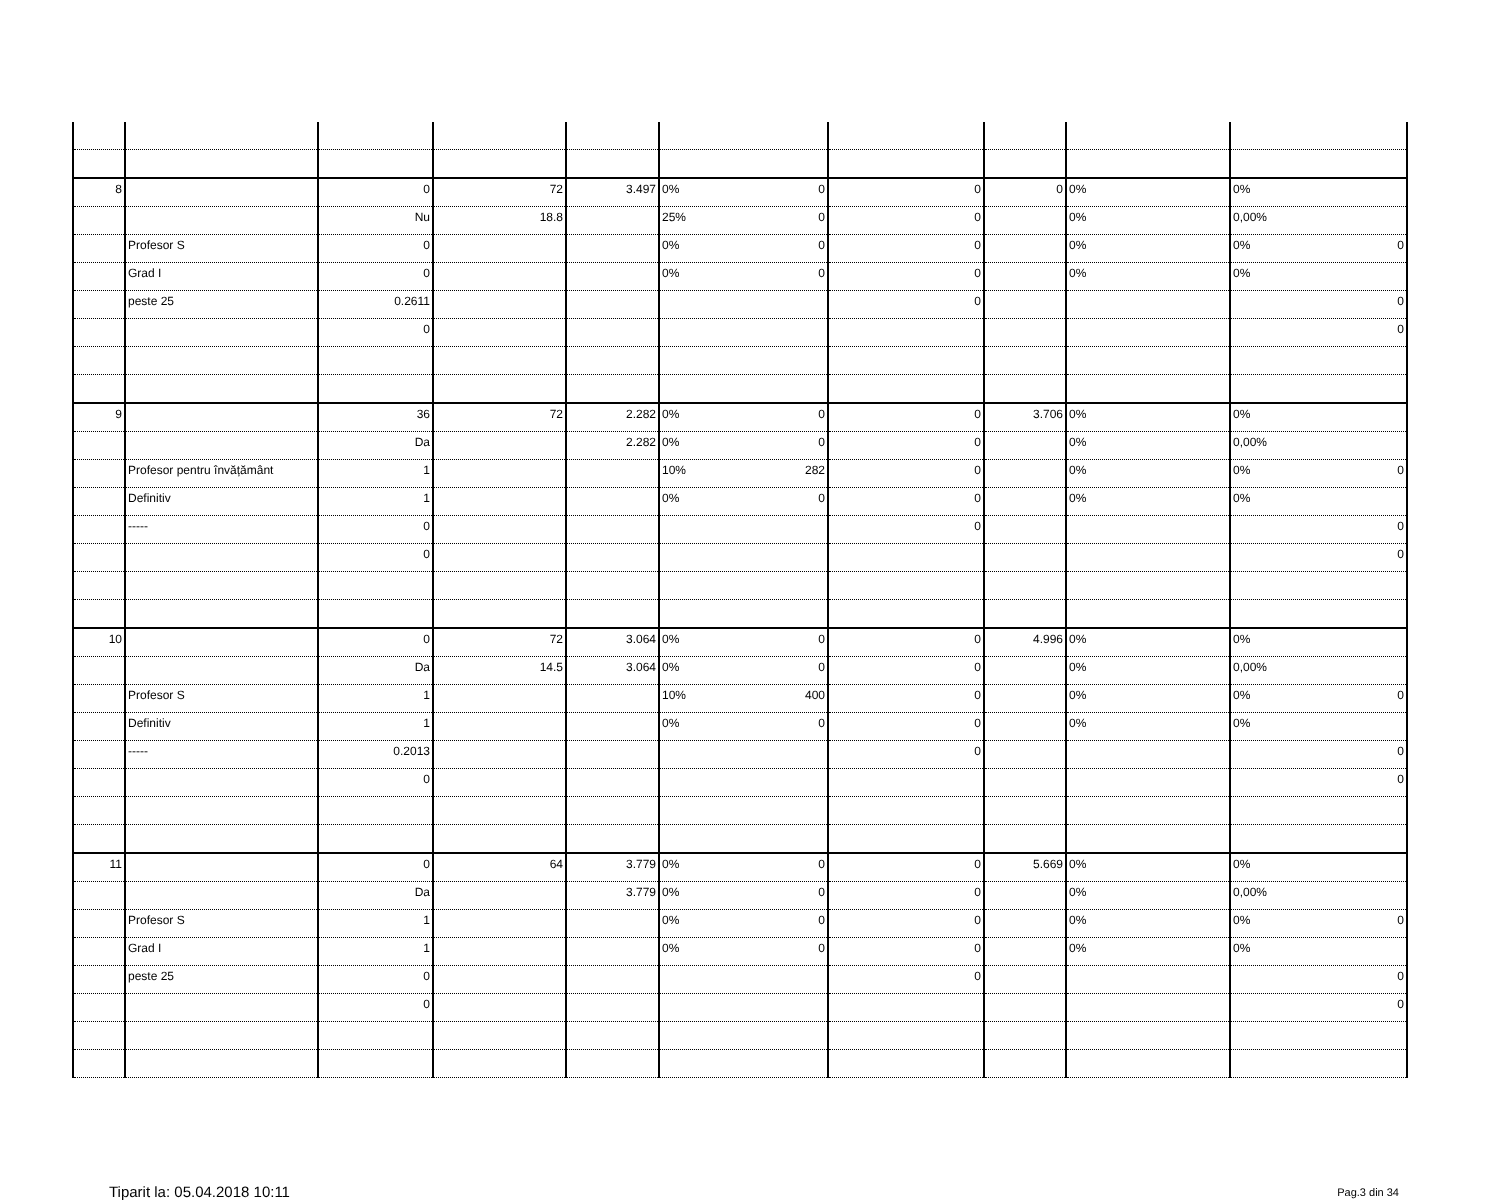| 8 | | 0 | 72 | 3.497 | 0% 0 | 0 | 0 | 0% | 0% |
| | | Nu | 18.8 | | 25% 0 | 0 | | 0% | 0,00% |
| | Profesor S | 0 | | | 0% 0 | 0 | | 0% | 0% 0 |
| | Grad I | 0 | | | 0% 0 | 0 | | 0% | 0% |
| | peste 25 | 0.2611 | | | | 0 | | | 0 |
| | | 0 | | | | | | | 0 |
| 9 | | 36 | 72 | 2.282 | 0% 0 | 0 | 3.706 | 0% | 0% |
| | | Da | | 2.282 | 0% 0 | 0 | | 0% | 0,00% |
| | Profesor pentru învățământ | 1 | | | 10% 282 | 0 | | 0% | 0% 0 |
| | Definitiv | 1 | | | 0% 0 | 0 | | 0% | 0% |
| | ----- | 0 | | | | 0 | | | 0 |
| | | 0 | | | | | | | 0 |
| 10 | | 0 | 72 | 3.064 | 0% 0 | 0 | 4.996 | 0% | 0% |
| | | Da | 14.5 | 3.064 | 0% 0 | 0 | | 0% | 0,00% |
| | Profesor S | 1 | | | 10% 400 | 0 | | 0% | 0% 0 |
| | Definitiv | 1 | | | 0% 0 | 0 | | 0% | 0% |
| | ----- | 0.2013 | | | | 0 | | | 0 |
| | | 0 | | | | | | | 0 |
| 11 | | 0 | 64 | 3.779 | 0% 0 | 0 | 5.669 | 0% | 0% |
| | | Da | | 3.779 | 0% 0 | 0 | | 0% | 0,00% |
| | Profesor S | 1 | | | 0% 0 | 0 | | 0% | 0% 0 |
| | Grad I | 1 | | | 0% 0 | 0 | | 0% | 0% |
| | peste 25 | 0 | | | | 0 | | | 0 |
| | | 0 | | | | | | | 0 |
Tiparit la: 05.04.2018 10:11 Pag.3 din 34